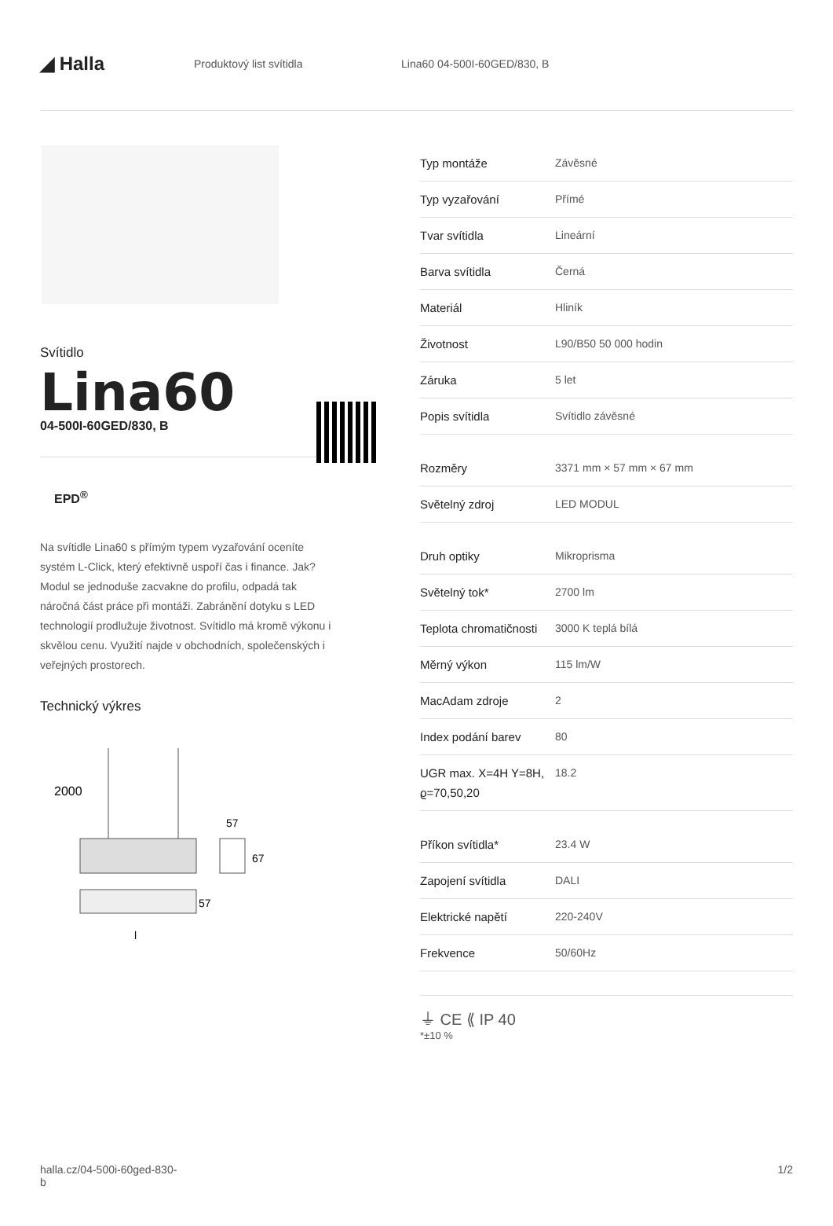◢ Halla
Produktový list svítidla Lina60 04-500I-60GED/830, B
Svítidlo
Lina60
04-500I-60GED/830, B
EPD<sup>®</sup>
Na svítidle Lina60 s přímým typem vyzařování oceníte systém L-Click, který efektivně uspoří čas i finance. Jak? Modul se jednoduše zacvakne do profilu, odpadá tak náročná část práce při montáži. Zabránění dotyku s LED technologií prodlužuje životnost. Svítidlo má kromě výkonu i skvělou cenu. Využití najde v obchodních, společenských i veřejných prostorech.
Technický výkres
2000
57
67
57
l
| Typ montáže | Závěsné |
| Typ vyzařování | Přímé |
| Tvar svítidla | Lineární |
| Barva svítidla | Černá |
| Materiál | Hliník |
| Životnost | L90/B50 50 000 hodin |
| Záruka | 5 let |
| Popis svítidla | Svítidlo závěsné |
| Rozměry | 3371 mm × 57 mm × 67 mm |
| Světelný zdroj | LED MODUL |
| Druh optiky | Mikroprisma |
| Světelný tok* | 2700 lm |
| Teplota chromatičnosti | 3000 K teplá bílá |
| Měrný výkon | 115 lm/W |
| MacAdam zdroje | 2 |
| Index podání barev | 80 |
| UGR max. X=4H Y=8H, ϱ=70,50,20 | 18.2 |
| Příkon svítidla* | 23.4 W |
| Zapojení svítidla | DALI |
| Elektrické napětí | 220-240V |
| Frekvence | 50/60Hz |
⏚ CE ⟪ IP 40
*±10 %
halla.cz/04-500i-60ged-830-
b 1/2